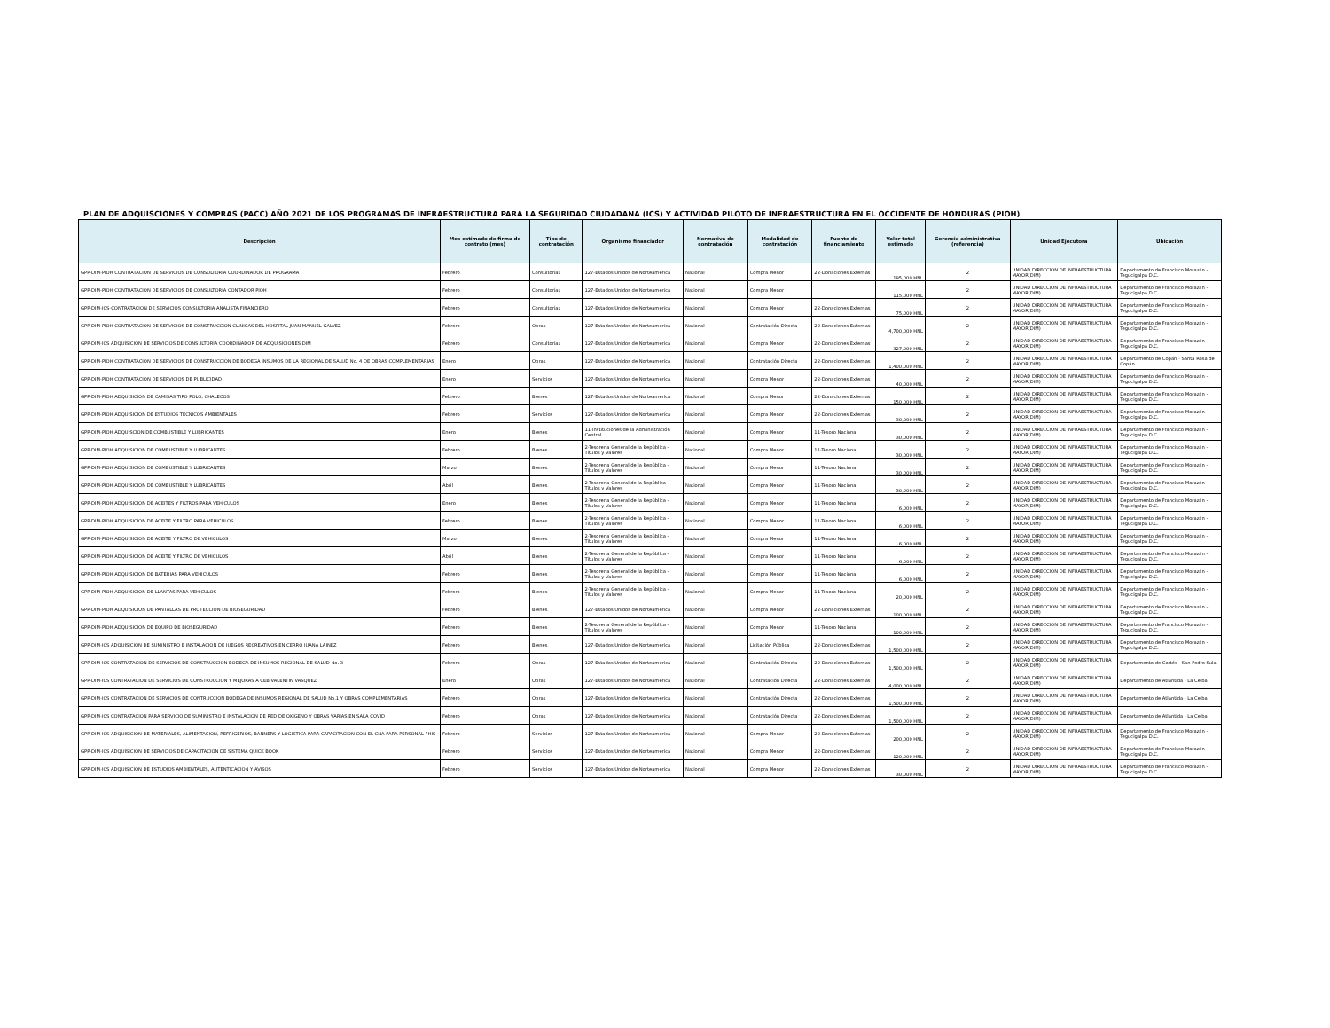PLAN DE ADQUISCIONES Y COMPRAS (PACC) AÑO 2021 DE LOS PROGRAMAS DE INFRAESTRUCTURA PARA LA SEGURIDAD CIUDADANA (ICS) Y ACTIVIDAD PILOTO DE INFRAESTRUCTURA EN EL OCCIDENTE DE HONDURAS (PIOH)
| Descripción | Mes estimado de firma de contrato (mes) | Tipo de contratación | Organismo financiador | Normativa de contratación | Modalidad de contratación | Fuente de financiamiento | Valor total estimado | Gerencia administrativa (referencia) | Unidad Ejecutora | Ubicación |
| --- | --- | --- | --- | --- | --- | --- | --- | --- | --- | --- |
| GPP-DIM-PIOH CONTRATACION DE SERVICIOS DE CONSULTORIA COORDINADOR DE PROGRAMA | Febrero | Consultorías | 127-Estados Unidos de Norteamérica | National | Compra Menor | 22-Donaciones Externas | 195,000 HNL | 2 | UNIDAD DIRECCION DE INFRAESTRUCTURA MAYOR(DIM) | Departamento de Francisco Morazán - Tegucigalpa D.C. |
| GPP-DIM-PIOH CONTRATACION DE SERVICIOS DE CONSULTORIA CONTADOR PIOH | Febrero | Consultorías | 127-Estados Unidos de Norteamérica | National | Compra Menor | | 115,000 HNL | 2 | UNIDAD DIRECCION DE INFRAESTRUCTURA MAYOR(DIM) | Departamento de Francisco Morazán - Tegucigalpa D.C. |
| GPP-DIM-ICS-CONTRATACION DE SERVICIOS CONSULTORIA ANALISTA FINANCIERO | Febrero | Consultorías | 127-Estados Unidos de Norteamérica | National | Compra Menor | 22-Donaciones Externas | 75,000 HNL | 2 | UNIDAD DIRECCION DE INFRAESTRUCTURA MAYOR(DIM) | Departamento de Francisco Morazán - Tegucigalpa D.C. |
| GPP-DIM-PIOH CONTRATACION DE SERVICIOS DE CONSTRUCCION CLINICAS DEL HOSPITAL JUAN MANUEL GALVEZ | Febrero | Obras | 127-Estados Unidos de Norteamérica | National | Contratación Directa | 22-Donaciones Externas | 4,700,000 HNL | 2 | UNIDAD DIRECCION DE INFRAESTRUCTURA MAYOR(DIM) | Departamento de Francisco Morazán - Tegucigalpa D.C. |
| GPP-DIM-ICS ADQUISICION DE SERVICIOS DE CONSULTORIA COORDINADOR DE ADQUISICIONES DIM | Febrero | Consultorías | 127-Estados Unidos de Norteamérica | National | Compra Menor | 22-Donaciones Externas | 327,000 HNL | 2 | UNIDAD DIRECCION DE INFRAESTRUCTURA MAYOR(DIM) | Departamento de Francisco Morazán - Tegucigalpa D.C. |
| GPP-DIM-PIOH CONTRATACION DE SERVICIOS DE CONSTRUCCION DE BODEGA INSUMOS DE LA REGIONAL DE SALUD No. 4 DE OBRAS COMPLEMENTARIAS | Enero | Obras | 127-Estados Unidos de Norteamérica | National | Contratación Directa | 22-Donaciones Externas | 1,400,000 HNL | 2 | UNIDAD DIRECCION DE INFRAESTRUCTURA MAYOR(DIM) | Departamento de Copán - Santa Rosa de Copán |
| GPP-DIM-PIOH CONTRATACION DE SERVICIOS DE PUBLICIDAD | Enero | Servicios | 127-Estados Unidos de Norteamérica | National | Compra Menor | 22-Donaciones Externas | 40,000 HNL | 2 | UNIDAD DIRECCION DE INFRAESTRUCTURA MAYOR(DIM) | Departamento de Francisco Morazán - Tegucigalpa D.C. |
| GPP-DIM-PIOH ADQUISICION DE CAMISAS TIPO POLO, CHALECOS | Febrero | Bienes | 127-Estados Unidos de Norteamérica | National | Compra Menor | 22-Donaciones Externas | 150,000 HNL | 2 | UNIDAD DIRECCION DE INFRAESTRUCTURA MAYOR(DIM) | Departamento de Francisco Morazán - Tegucigalpa D.C. |
| GPP-DIM-PIOH ADQUISICION DE ESTUDIOS TECNICOS AMBIENTALES | Febrero | Servicios | 127-Estados Unidos de Norteamérica | National | Compra Menor | 22-Donaciones Externas | 30,000 HNL | 2 | UNIDAD DIRECCION DE INFRAESTRUCTURA MAYOR(DIM) | Departamento de Francisco Morazán - Tegucigalpa D.C. |
| GPP-DIM-PIOH ADQUISCION DE COMBUSTIBLE Y LUBRICANTES | Enero | Bienes | 11-Instituciones de la Administración Central | National | Compra Menor | 11-Tesoro Nacional | 30,000 HNL | 2 | UNIDAD DIRECCION DE INFRAESTRUCTURA MAYOR(DIM) | Departamento de Francisco Morazán - Tegucigalpa D.C. |
| GPP-DIM-PIOH ADQUISICION DE COMBUSTIBLE Y LUBRICANTES | Febrero | Bienes | 2-Tesorería General de la República - Títulos y Valores | National | Compra Menor | 11-Tesoro Nacional | 30,000 HNL | 2 | UNIDAD DIRECCION DE INFRAESTRUCTURA MAYOR(DIM) | Departamento de Francisco Morazán - Tegucigalpa D.C. |
| GPP-DIM-PIOH ADQUISICION DE COMBUSTIBLE Y LUBRICANTES | Marzo | Bienes | 2-Tesorería General de la República - Títulos y Valores | National | Compra Menor | 11-Tesoro Nacional | 30,000 HNL | 2 | UNIDAD DIRECCION DE INFRAESTRUCTURA MAYOR(DIM) | Departamento de Francisco Morazán - Tegucigalpa D.C. |
| GPP-DIM-PIOH ADQUISICION DE COMBUSTIBLE Y LUBRICANTES | Abril | Bienes | 2-Tesorería General de la República - Títulos y Valores | National | Compra Menor | 11-Tesoro Nacional | 30,000 HNL | 2 | UNIDAD DIRECCION DE INFRAESTRUCTURA MAYOR(DIM) | Departamento de Francisco Morazán - Tegucigalpa D.C. |
| GPP-DIM-PIOH ADQUISICION DE ACEITES Y FILTROS PARA VEHICULOS | Enero | Bienes | 2-Tesorería General de la República - Títulos y Valores | National | Compra Menor | 11-Tesoro Nacional | 6,000 HNL | 2 | UNIDAD DIRECCION DE INFRAESTRUCTURA MAYOR(DIM) | Departamento de Francisco Morazán - Tegucigalpa D.C. |
| GPP-DIM-PIOH ADQUISICION DE ACEITE Y FILTRO PARA VEHICULOS | Febrero | Bienes | 2-Tesorería General de la República - Títulos y Valores | National | Compra Menor | 11-Tesoro Nacional | 6,000 HNL | 2 | UNIDAD DIRECCION DE INFRAESTRUCTURA MAYOR(DIM) | Departamento de Francisco Morazán - Tegucigalpa D.C. |
| GPP-DIM-PIOH ADQUISICION DE ACEITE Y FILTRO DE VEHICULOS | Marzo | Bienes | 2-Tesorería General de la República - Títulos y Valores | National | Compra Menor | 11-Tesoro Nacional | 6,000 HNL | 2 | UNIDAD DIRECCION DE INFRAESTRUCTURA MAYOR(DIM) | Departamento de Francisco Morazán - Tegucigalpa D.C. |
| GPP-DIM-PIOH ADQUISICION DE ACEITE Y FILTRO DE VEHICULOS | Abril | Bienes | 2-Tesorería General de la República - Títulos y Valores | National | Compra Menor | 11-Tesoro Nacional | 6,000 HNL | 2 | UNIDAD DIRECCION DE INFRAESTRUCTURA MAYOR(DIM) | Departamento de Francisco Morazán - Tegucigalpa D.C. |
| GPP-DIM-PIOH ADQUISICION DE BATERIAS PARA VEHICULOS | Febrero | Bienes | 2-Tesorería General de la República - Títulos y Valores | National | Compra Menor | 11-Tesoro Nacional | 6,000 HNL | 2 | UNIDAD DIRECCION DE INFRAESTRUCTURA MAYOR(DIM) | Departamento de Francisco Morazán - Tegucigalpa D.C. |
| GPP-DIM-PIOH ADQUISICION DE LLANTAS PARA VEHICULOS | Febrero | Bienes | 2-Tesorería General de la República - Títulos y Valores | National | Compra Menor | 11-Tesoro Nacional | 20,000 HNL | 2 | UNIDAD DIRECCION DE INFRAESTRUCTURA MAYOR(DIM) | Departamento de Francisco Morazán - Tegucigalpa D.C. |
| GPP-DIM-PIOH ADQUISICION DE PANTALLAS DE PROTECCION DE BIOSEGURIDAD | Febrero | Bienes | 127-Estados Unidos de Norteamérica | National | Compra Menor | 22-Donaciones Externas | 100,000 HNL | 2 | UNIDAD DIRECCION DE INFRAESTRUCTURA MAYOR(DIM) | Departamento de Francisco Morazán - Tegucigalpa D.C. |
| GPP-DIM-PIOH ADQUISICION DE EQUIPO DE BIOSEGURIDAD | Febrero | Bienes | 2-Tesorería General de la República - Títulos y Valores | National | Compra Menor | 11-Tesoro Nacional | 100,000 HNL | 2 | UNIDAD DIRECCION DE INFRAESTRUCTURA MAYOR(DIM) | Departamento de Francisco Morazán - Tegucigalpa D.C. |
| GPP-DIM-ICS ADQUISICION DE SUMINISTRO E INSTALACION DE JUEGOS RECREATIVOS EN CERRO JUANA LAINEZ | Febrero | Bienes | 127-Estados Unidos de Norteamérica | National | Licitación Pública | 22-Donaciones Externas | 1,500,000 HNL | 2 | UNIDAD DIRECCION DE INFRAESTRUCTURA MAYOR(DIM) | Departamento de Francisco Morazán - Tegucigalpa D.C. |
| GPP-DIM-ICS CONTRATACION DE SERVICIOS DE CONSTRUCCION BODEGA DE INSUMOS REGIONAL DE SALUD No. 3 | Febrero | Obras | 127-Estados Unidos de Norteamérica | National | Contratación Directa | 22-Donaciones Externas | 1,500,000 HNL | 2 | UNIDAD DIRECCION DE INFRAESTRUCTURA MAYOR(DIM) | Departamento de Cortés - San Pedro Sula |
| GPP-DIM-ICS CONTRATACION DE SERVICIOS DE CONSTRUCCION Y MEJORAS A CEB VALENTIN VASQUEZ | Enero | Obras | 127-Estados Unidos de Norteamérica | National | Contratación Directa | 22-Donaciones Externas | 4,000,000 HNL | 2 | UNIDAD DIRECCION DE INFRAESTRUCTURA MAYOR(DIM) | Departamento de Atlántida - La Ceiba |
| GPP-DIM-ICS CONTRATACION DE SERVICIOS DE CONTRUCCION BODEGA DE INSUMOS REGIONAL DE SALUD No.1 Y OBRAS COMPLEMENTARIAS | Febrero | Obras | 127-Estados Unidos de Norteamérica | National | Contratación Directa | 22-Donaciones Externas | 1,500,000 HNL | 2 | UNIDAD DIRECCION DE INFRAESTRUCTURA MAYOR(DIM) | Departamento de Atlántida - La Ceiba |
| GPP-DIM-ICS CONTRATACION PARA SERVICIO DE SUMINISTRO E INSTALACION DE RED DE OXIGENO Y OBRAS VARIAS EN SALA COVID | Febrero | Obras | 127-Estados Unidos de Norteamérica | National | Contratación Directa | 22-Donaciones Externas | 1,500,000 HNL | 2 | UNIDAD DIRECCION DE INFRAESTRUCTURA MAYOR(DIM) | Departamento de Atlántida - La Ceiba |
| GPP-DIM-ICS ADQUISICION DE MATERIALES, ALIMENTACION, REFRIGERIOS, BANNERS Y LOGISTICA PARA CAPACITACION CON EL CNA PARA PERSONAL FHIS | Febrero | Servicios | 127-Estados Unidos de Norteamérica | National | Compra Menor | 22-Donaciones Externas | 200,000 HNL | 2 | UNIDAD DIRECCION DE INFRAESTRUCTURA MAYOR(DIM) | Departamento de Francisco Morazán - Tegucigalpa D.C. |
| GPP-DIM-ICS ADQUISICION DE SERVICIOS DE CAPACITACION DE SISTEMA QUICK BOOK | Febrero | Servicios | 127-Estados Unidos de Norteamérica | National | Compra Menor | 22-Donaciones Externas | 120,000 HNL | 2 | UNIDAD DIRECCION DE INFRAESTRUCTURA MAYOR(DIM) | Departamento de Francisco Morazán - Tegucigalpa D.C. |
| GPP-DIM-ICS ADQUISICION DE ESTUDIOS AMBIENTALES, AUTENTICACION Y AVISOS | Febrero | Servicios | 127-Estados Unidos de Norteamérica | National | Compra Menor | 22-Donaciones Externas | 30,000 HNL | 2 | UNIDAD DIRECCION DE INFRAESTRUCTURA MAYOR(DIM) | Departamento de Francisco Morazán - Tegucigalpa D.C. |